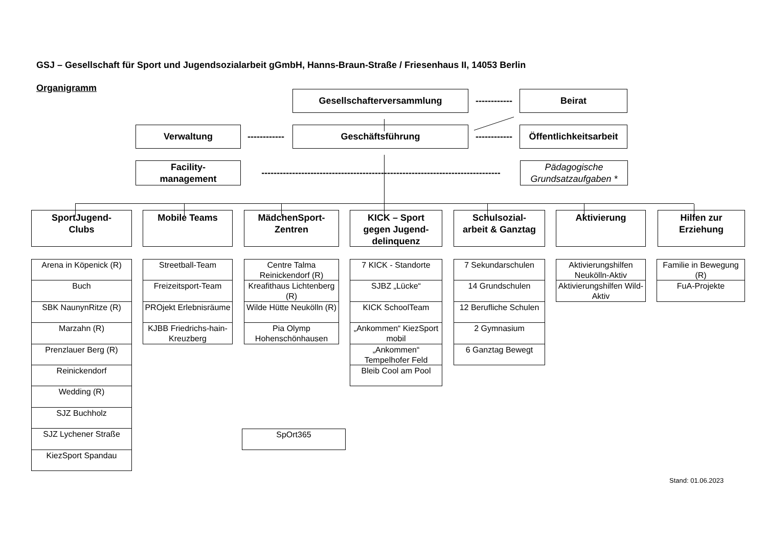GSJ – Gesellschaft für Sport und Jugendsozialarbeit gGmbH, Hanns-Braun-Straße / Friesenhaus II, 14053 Berlin
Organigramm
Gesellschafterversammlung
------------
Beirat
Verwaltung
------------
Geschäftsführung
------------
Öffentlichkeitsarbeit
Facility-
management
------------------------------------------------------------------------------
Pädagogische
Grundsatzaufgaben *
SportJugend-
Clubs
Mobile Teams MädchenSport-
Zentren
KICK – Sport
gegen Jugend-
delinquenz
Schulsozial-
arbeit & Ganztag
Aktivierung Hilfen zur
Erziehung
Arena in Köpenick (R)
Buch
SBK NaunynRitze (R)
Marzahn (R)
Prenzlauer Berg (R)
Reinickendorf
Wedding (R)
SJZ Buchholz
SJZ Lychener Straße
KiezSport Spandau
Streetball-Team
Freizeitsport-Team
PROjekt Erlebnisräume
KJBB Friedrichs-hain-Kreuzberg
Centre Talma Reinickendorf (R)
Kreafithaus Lichtenberg (R)
Wilde Hütte Neukölln (R)
Pia Olymp Hohenschönhausen
SpOrt365
7 KICK - Standorte
SJBZ „Lücke“
KICK SchoolTeam
„Ankommen“ KiezSport mobil
„Ankommen“ Tempelhofer Feld
Bleib Cool am Pool
7 Sekundarschulen
14 Grundschulen
12 Berufliche Schulen
2 Gymnasium
6 Ganztag Bewegt
Aktivierungshilfen Neukölln-Aktiv
Aktivierungshilfen Wild-Aktiv
Familie in Bewegung (R)
FuA-Projekte
Stand: 01.06.2023